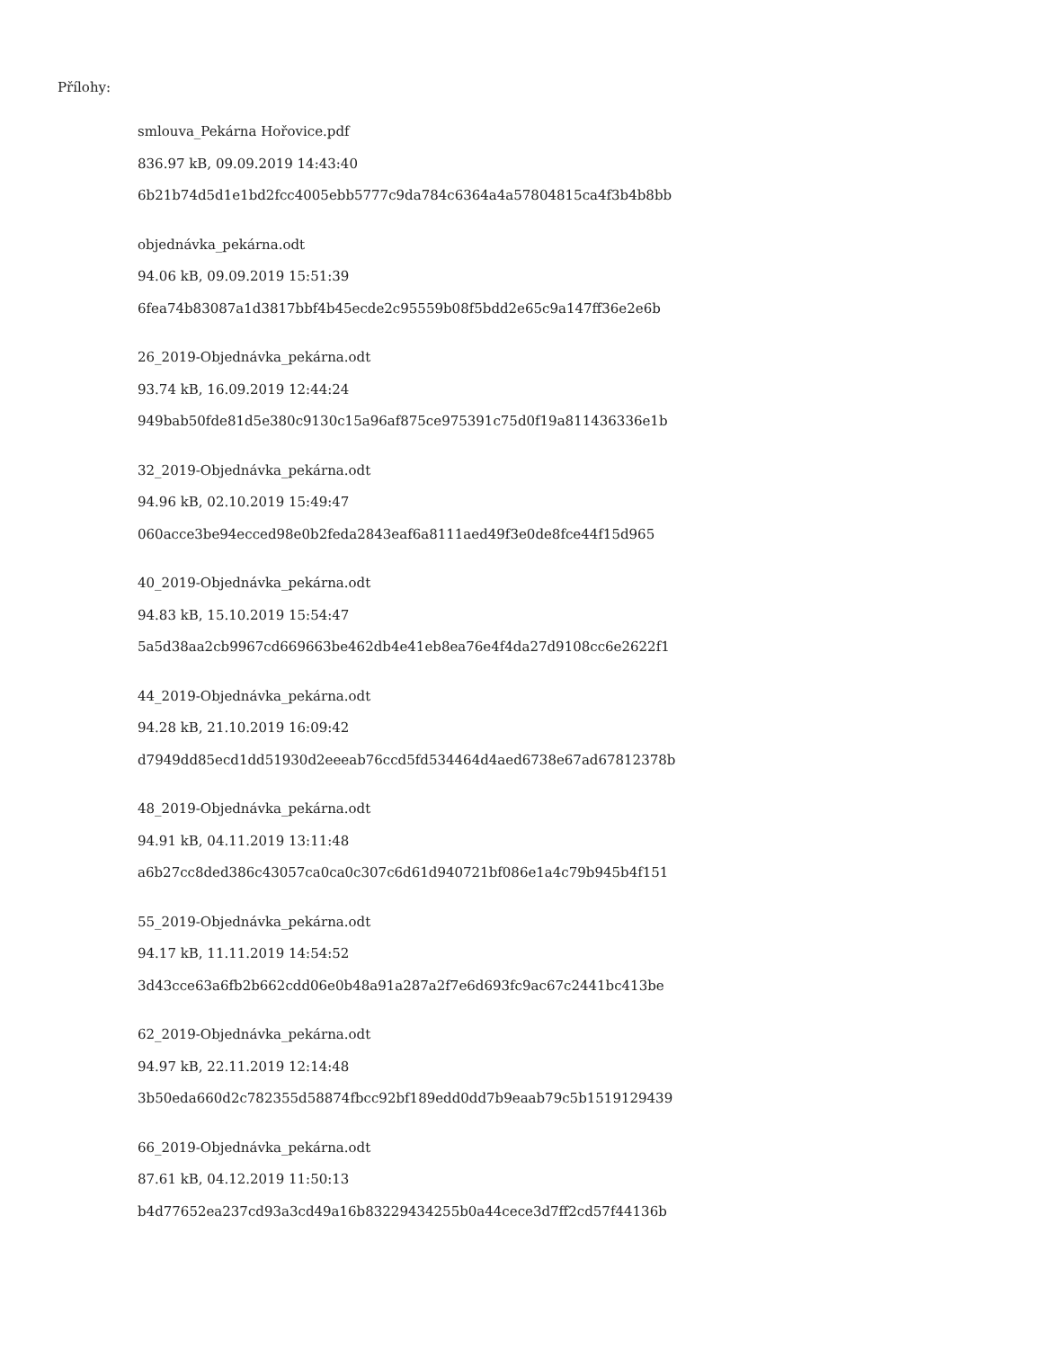Přílohy:
smlouva_Pekárna Hořovice.pdf
836.97 kB, 09.09.2019 14:43:40
6b21b74d5d1e1bd2fcc4005ebb5777c9da784c6364a4a57804815ca4f3b4b8bb
objednávka_pekárna.odt
94.06 kB, 09.09.2019 15:51:39
6fea74b83087a1d3817bbf4b45ecde2c95559b08f5bdd2e65c9a147ff36e2e6b
26_2019-Objednávka_pekárna.odt
93.74 kB, 16.09.2019 12:44:24
949bab50fde81d5e380c9130c15a96af875ce975391c75d0f19a811436336e1b
32_2019-Objednávka_pekárna.odt
94.96 kB, 02.10.2019 15:49:47
060acce3be94ecced98e0b2feda2843eaf6a8111aed49f3e0de8fce44f15d965
40_2019-Objednávka_pekárna.odt
94.83 kB, 15.10.2019 15:54:47
5a5d38aa2cb9967cd669663be462db4e41eb8ea76e4f4da27d9108cc6e2622f1
44_2019-Objednávka_pekárna.odt
94.28 kB, 21.10.2019 16:09:42
d7949dd85ecd1dd51930d2eeeab76ccd5fd534464d4aed6738e67ad67812378b
48_2019-Objednávka_pekárna.odt
94.91 kB, 04.11.2019 13:11:48
a6b27cc8ded386c43057ca0ca0c307c6d61d940721bf086e1a4c79b945b4f151
55_2019-Objednávka_pekárna.odt
94.17 kB, 11.11.2019 14:54:52
3d43cce63a6fb2b662cdd06e0b48a91a287a2f7e6d693fc9ac67c2441bc413be
62_2019-Objednávka_pekárna.odt
94.97 kB, 22.11.2019 12:14:48
3b50eda660d2c782355d58874fbcc92bf189edd0dd7b9eaab79c5b1519129439
66_2019-Objednávka_pekárna.odt
87.61 kB, 04.12.2019 11:50:13
b4d77652ea237cd93a3cd49a16b83229434255b0a44cece3d7ff2cd57f44136b